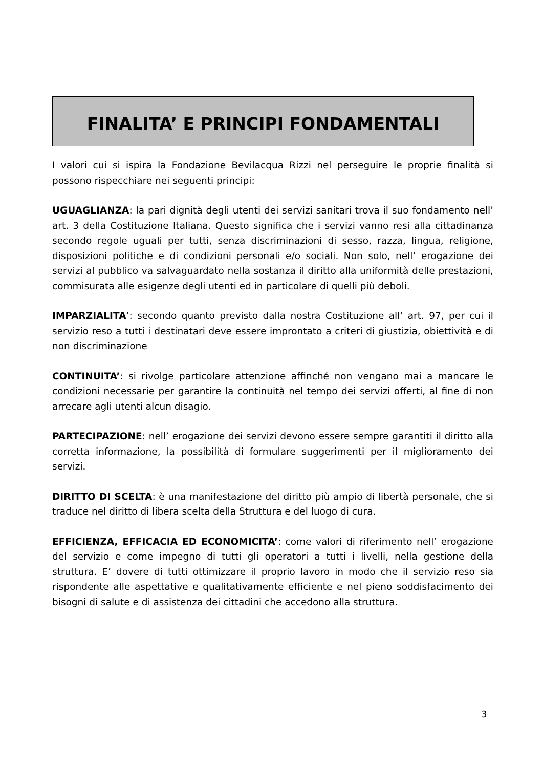FINALITA’ E PRINCIPI FONDAMENTALI
I valori cui si ispira la Fondazione Bevilacqua Rizzi nel perseguire le proprie finalità si possono rispecchiare nei seguenti principi:
UGUAGLIANZA: la pari dignità degli utenti dei servizi sanitari trova il suo fondamento nell’ art. 3 della Costituzione Italiana. Questo significa che i servizi vanno resi alla cittadinanza secondo regole uguali per tutti, senza discriminazioni di sesso, razza, lingua, religione, disposizioni politiche e di condizioni personali e/o sociali. Non solo, nell’ erogazione dei servizi al pubblico va salvaguardato nella sostanza il diritto alla uniformità delle prestazioni, commisurata alle esigenze degli utenti ed in particolare di quelli più deboli.
IMPARZIALITA’: secondo quanto previsto dalla nostra Costituzione all’ art. 97, per cui il servizio reso a tutti i destinatari deve essere improntato a criteri di giustizia, obiettività e di non discriminazione
CONTINUITA’: si rivolge particolare attenzione affinché non vengano mai a mancare le condizioni necessarie per garantire la continuità nel tempo dei servizi offerti, al fine di non arrecare agli utenti alcun disagio.
PARTECIPAZIONE: nell’ erogazione dei servizi devono essere sempre garantiti il diritto alla corretta informazione, la possibilità di formulare suggerimenti per il miglioramento dei servizi.
DIRITTO DI SCELTA: è una manifestazione del diritto più ampio di libertà personale, che si traduce nel diritto di libera scelta della Struttura e del luogo di cura.
EFFICIENZA, EFFICACIA ED ECONOMICITA’: come valori di riferimento nell’ erogazione del servizio e come impegno di tutti gli operatori a tutti i livelli, nella gestione della struttura. E’ dovere di tutti ottimizzare il proprio lavoro in modo che il servizio reso sia rispondente alle aspettative e qualitativamente efficiente e nel pieno soddisfacimento dei bisogni di salute e di assistenza dei cittadini che accedono alla struttura.
3